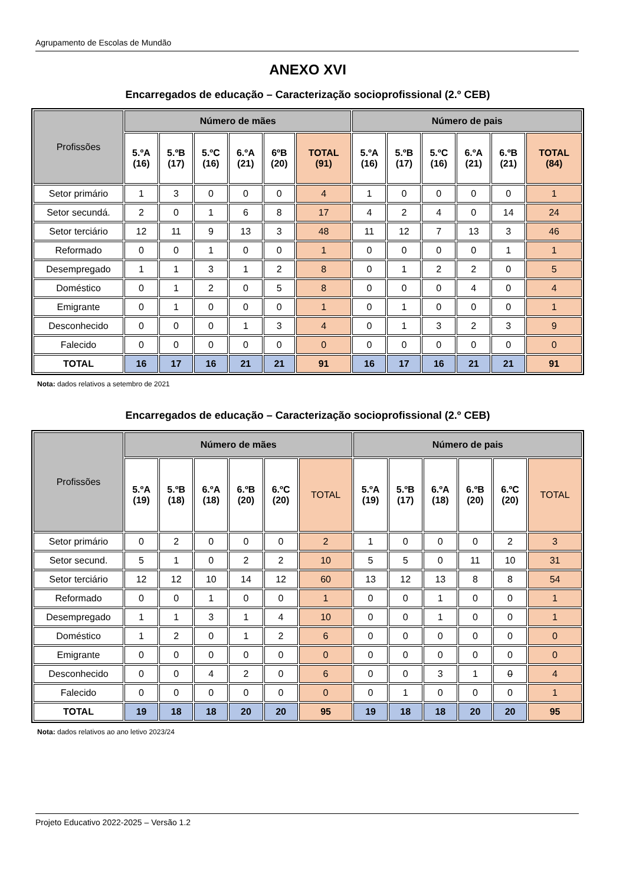Agrupamento de Escolas de Mundão
ANEXO XVI
Encarregados de educação – Caracterização socioprofissional (2.º CEB)
| Profissões | Número de mães | | | | | | Número de pais | | | | | |
| --- | --- | --- | --- | --- | --- | --- | --- | --- | --- | --- | --- | --- |
| | 5.ºA (16) | 5.ºB (17) | 5.ºC (16) | 6.ºA (21) | 6ºB (20) | TOTAL (91) | 5.ºA (16) | 5.ºB (17) | 5.ºC (16) | 6.ºA (21) | 6.ºB (21) | TOTAL (84) |
| Setor primário | 1 | 3 | 0 | 0 | 0 | 4 | 1 | 0 | 0 | 0 | 0 | 1 |
| Setor secundá. | 2 | 0 | 1 | 6 | 8 | 17 | 4 | 2 | 4 | 0 | 14 | 24 |
| Setor terciário | 12 | 11 | 9 | 13 | 3 | 48 | 11 | 12 | 7 | 13 | 3 | 46 |
| Reformado | 0 | 0 | 1 | 0 | 0 | 1 | 0 | 0 | 0 | 0 | 1 | 1 |
| Desempregado | 1 | 1 | 3 | 1 | 2 | 8 | 0 | 1 | 2 | 2 | 0 | 5 |
| Doméstico | 0 | 1 | 2 | 0 | 5 | 8 | 0 | 0 | 0 | 4 | 0 | 4 |
| Emigrante | 0 | 1 | 0 | 0 | 0 | 1 | 0 | 1 | 0 | 0 | 0 | 1 |
| Desconhecido | 0 | 0 | 0 | 1 | 3 | 4 | 0 | 1 | 3 | 2 | 3 | 9 |
| Falecido | 0 | 0 | 0 | 0 | 0 | 0 | 0 | 0 | 0 | 0 | 0 | 0 |
| TOTAL | 16 | 17 | 16 | 21 | 21 | 91 | 16 | 17 | 16 | 21 | 21 | 91 |
Nota: dados relativos a setembro de 2021
Encarregados de educação – Caracterização socioprofissional (2.º CEB)
| Profissões | Número de mães | | | | | | Número de pais | | | | | |
| --- | --- | --- | --- | --- | --- | --- | --- | --- | --- | --- | --- | --- |
| | 5.ºA (19) | 5.ºB (18) | 6.ºA (18) | 6.ºB (20) | 6.ºC (20) | TOTAL | 5.ºA (19) | 5.ºB (17) | 6.ºA (18) | 6.ºB (20) | 6.ºC (20) | TOTAL |
| Setor primário | 0 | 2 | 0 | 0 | 0 | 2 | 1 | 0 | 0 | 0 | 2 | 3 |
| Setor secund. | 5 | 1 | 0 | 2 | 2 | 10 | 5 | 5 | 0 | 11 | 10 | 31 |
| Setor terciário | 12 | 12 | 10 | 14 | 12 | 60 | 13 | 12 | 13 | 8 | 8 | 54 |
| Reformado | 0 | 0 | 1 | 0 | 0 | 1 | 0 | 0 | 1 | 0 | 0 | 1 |
| Desempregado | 1 | 1 | 3 | 1 | 4 | 10 | 0 | 0 | 1 | 0 | 0 | 1 |
| Doméstico | 1 | 2 | 0 | 1 | 2 | 6 | 0 | 0 | 0 | 0 | 0 | 0 |
| Emigrante | 0 | 0 | 0 | 0 | 0 | 0 | 0 | 0 | 0 | 0 | 0 | 0 |
| Desconhecido | 0 | 0 | 4 | 2 | 0 | 6 | 0 | 0 | 3 | 1 | 0 | 4 |
| Falecido | 0 | 0 | 0 | 0 | 0 | 0 | 0 | 1 | 0 | 0 | 0 | 1 |
| TOTAL | 19 | 18 | 18 | 20 | 20 | 95 | 19 | 18 | 18 | 20 | 20 | 95 |
Nota: dados relativos ao ano letivo 2023/24
Projeto Educativo 2022-2025 – Versão 1.2